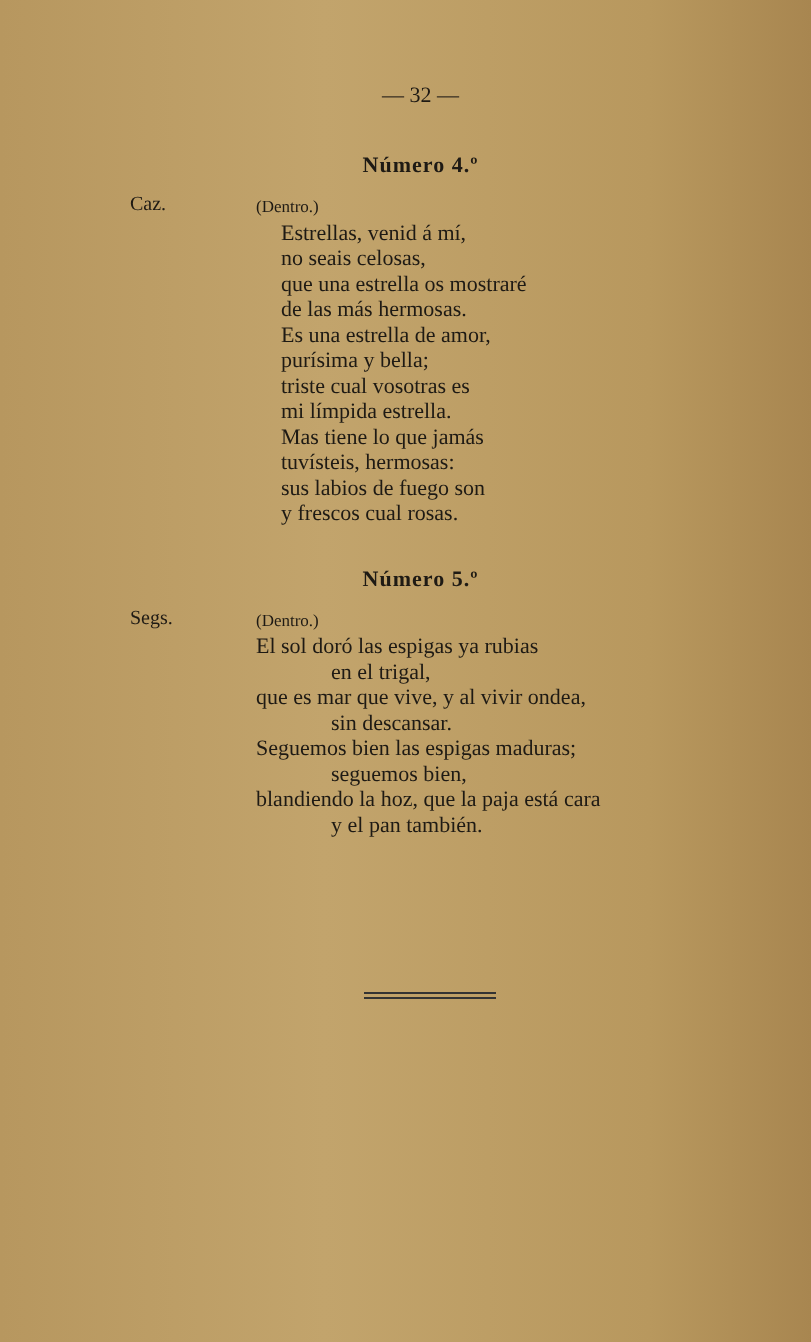— 32 —
Número 4.º
Caz.
(Dentro.)
Estrellas, venid á mí,
no seais celosas,
que una estrella os mostraré
de las más hermosas.
Es una estrella de amor,
purísima y bella;
triste cual vosotras es
mi límpida estrella.
Mas tiene lo que jamás
tuvísteis, hermosas:
sus labios de fuego son
y frescos cual rosas.
Número 5.º
Segs.
(Dentro.)
El sol doró las espigas ya rubias
en el trigal,
que es mar que vive, y al vivir ondea,
sin descansar.
Seguemos bien las espigas maduras;
seguemos bien,
blandiendo la hoz, que la paja está cara
y el pan también.